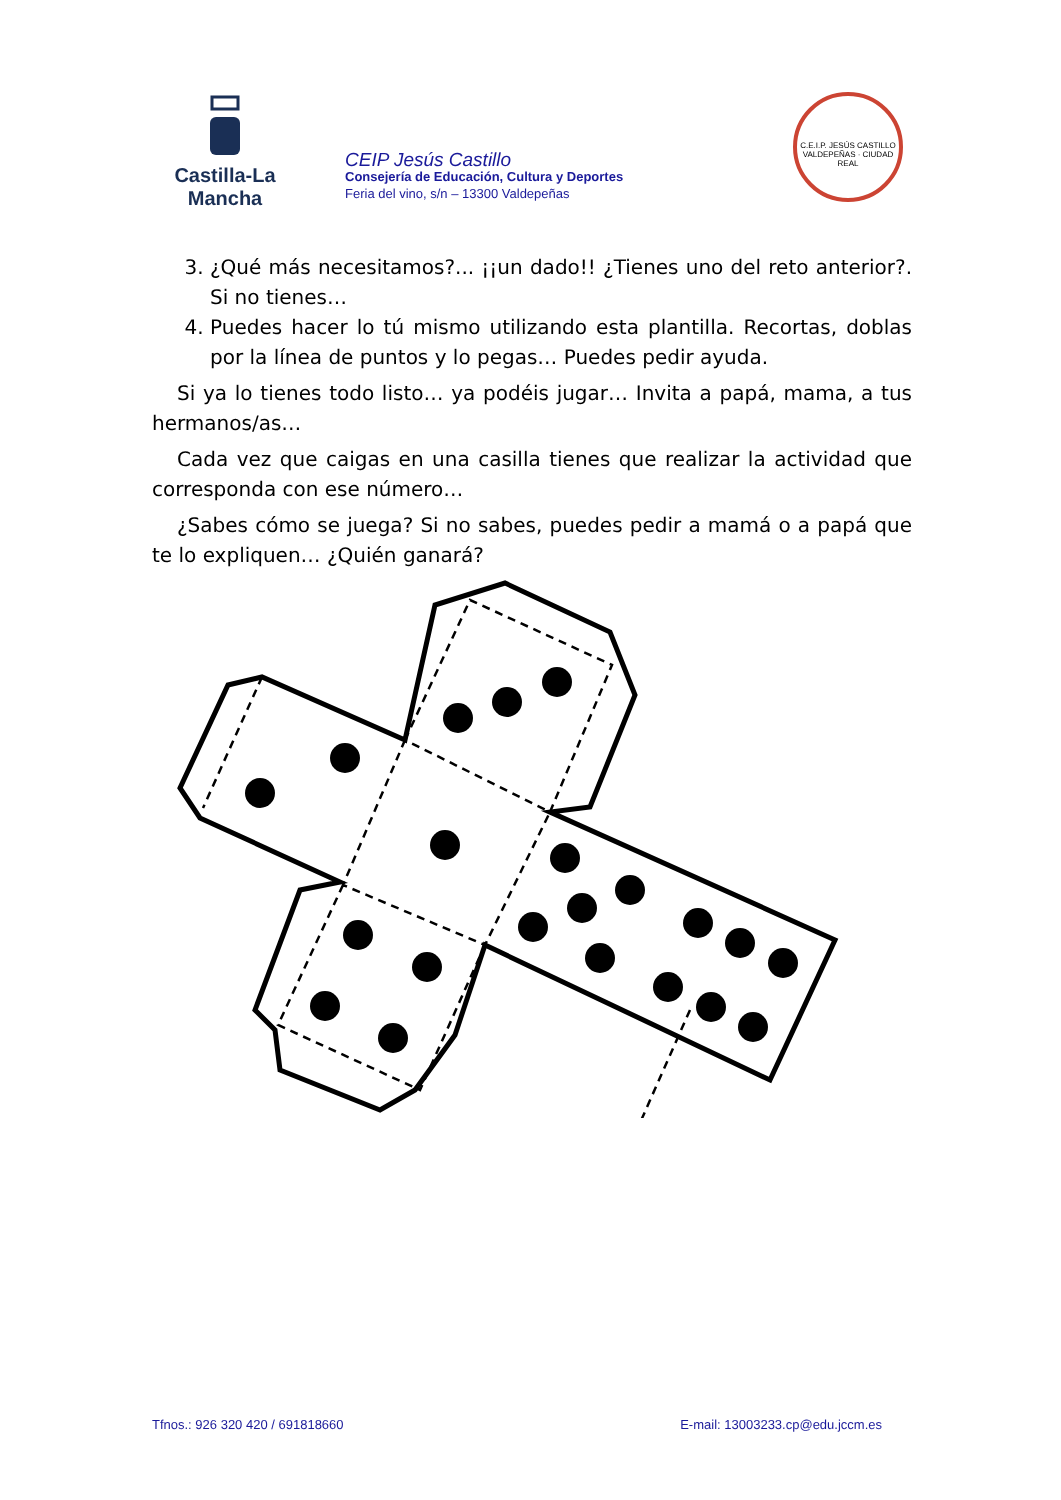Castilla-La Mancha
CEIP Jesús Castillo
Consejería de Educación, Cultura y Deportes
Feria del vino, s/n – 13300 Valdepeñas
C.E.I.P. JESÚS CASTILLO
VALDEPEÑAS · CIUDAD REAL
3. ¿Qué más necesitamos?... ¡¡un dado!! ¿Tienes uno del reto anterior?. Si no tienes…
4. Puedes hacer lo tú mismo utilizando esta plantilla. Recortas, doblas por la línea de puntos y lo pegas… Puedes pedir ayuda.
Si ya lo tienes todo listo… ya podéis jugar… Invita a papá, mama, a tus hermanos/as…
Cada vez que caigas en una casilla tienes que realizar la actividad que corresponda con ese número…
¿Sabes cómo se juega? Si no sabes, puedes pedir a mamá o a papá que te lo expliquen… ¿Quién ganará?
Tfnos.: 926 320 420 / 691818660 E-mail: 13003233.cp@edu.jccm.es